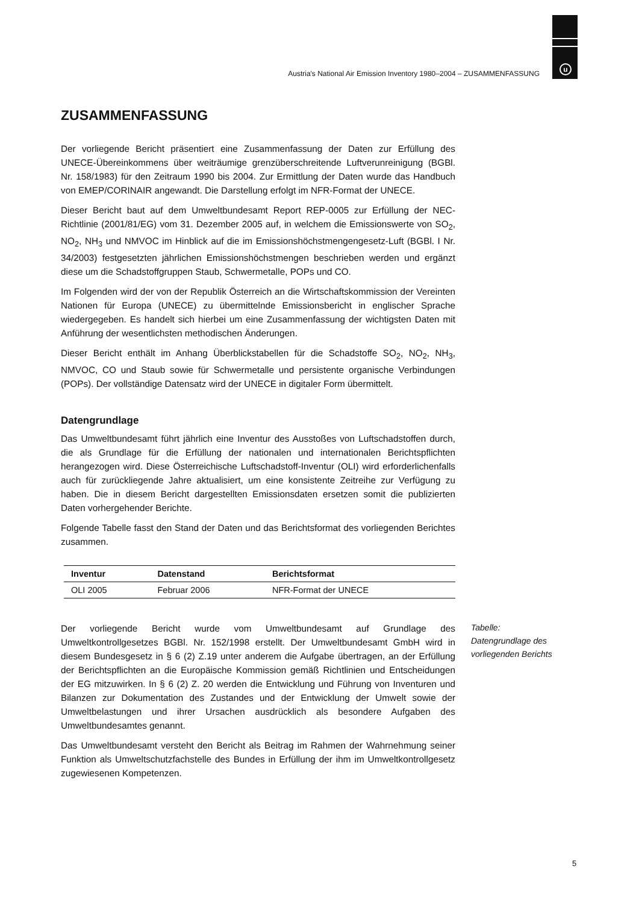u
Austria's National Air Emission Inventory 1980–2004 – ZUSAMMENFASSUNG
ZUSAMMENFASSUNG
Der vorliegende Bericht präsentiert eine Zusammenfassung der Daten zur Erfüllung des UNECE-Übereinkommens über weiträumige grenzüberschreitende Luftverunreinigung (BGBl. Nr. 158/1983) für den Zeitraum 1990 bis 2004. Zur Ermittlung der Daten wurde das Handbuch von EMEP/CORINAIR angewandt. Die Darstellung erfolgt im NFR-Format der UNECE.
Dieser Bericht baut auf dem Umweltbundesamt Report REP-0005 zur Erfüllung der NEC-Richtlinie (2001/81/EG) vom 31. Dezember 2005 auf, in welchem die Emissionswerte von SO<sub>2</sub>, NO<sub>2</sub>, NH<sub>3</sub> und NMVOC im Hinblick auf die im Emissionshöchstmengengesetz-Luft (BGBl. I Nr. 34/2003) festgesetzten jährlichen Emissionshöchstmengen beschrieben werden und ergänzt diese um die Schadstoffgruppen Staub, Schwermetalle, POPs und CO.
Im Folgenden wird der von der Republik Österreich an die Wirtschaftskommission der Vereinten Nationen für Europa (UNECE) zu übermittelnde Emissionsbericht in englischer Sprache wiedergegeben. Es handelt sich hierbei um eine Zusammenfassung der wichtigsten Daten mit Anführung der wesentlichsten methodischen Änderungen.
Dieser Bericht enthält im Anhang Überblickstabellen für die Schadstoffe SO<sub>2</sub>, NO<sub>2</sub>, NH<sub>3</sub>, NMVOC, CO und Staub sowie für Schwermetalle und persistente organische Verbindungen (POPs). Der vollständige Datensatz wird der UNECE in digitaler Form übermittelt.
Datengrundlage
Das Umweltbundesamt führt jährlich eine Inventur des Ausstoßes von Luftschadstoffen durch, die als Grundlage für die Erfüllung der nationalen und internationalen Berichtspflichten herangezogen wird. Diese Österreichische Luftschadstoff-Inventur (OLI) wird erforderlichenfalls auch für zurückliegende Jahre aktualisiert, um eine konsistente Zeitreihe zur Verfügung zu haben. Die in diesem Bericht dargestellten Emissionsdaten ersetzen somit die publizierten Daten vorhergehender Berichte.
Folgende Tabelle fasst den Stand der Daten und das Berichtsformat des vorliegenden Berichtes zusammen.
| Inventur | Datenstand | Berichtsformat |
| --- | --- | --- |
| OLI 2005 | Februar 2006 | NFR-Format der UNECE |
Der vorliegende Bericht wurde vom Umweltbundesamt auf Grundlage des Umweltkontrollgesetzes BGBl. Nr. 152/1998 erstellt. Der Umweltbundesamt GmbH wird in diesem Bundesgesetz in § 6 (2) Z.19 unter anderem die Aufgabe übertragen, an der Erfüllung der Berichtspflichten an die Europäische Kommission gemäß Richtlinien und Entscheidungen der EG mitzuwirken. In § 6 (2) Z. 20 werden die Entwicklung und Führung von Inventuren und Bilanzen zur Dokumentation des Zustandes und der Entwicklung der Umwelt sowie der Umweltbelastungen und ihrer Ursachen ausdrücklich als besondere Aufgaben des Umweltbundesamtes genannt.
Das Umweltbundesamt versteht den Bericht als Beitrag im Rahmen der Wahrnehmung seiner Funktion als Umweltschutzfachstelle des Bundes in Erfüllung der ihm im Umweltkontrollgesetz zugewiesenen Kompetenzen.
Tabelle:
Datengrundlage des
vorliegenden Berichts
5